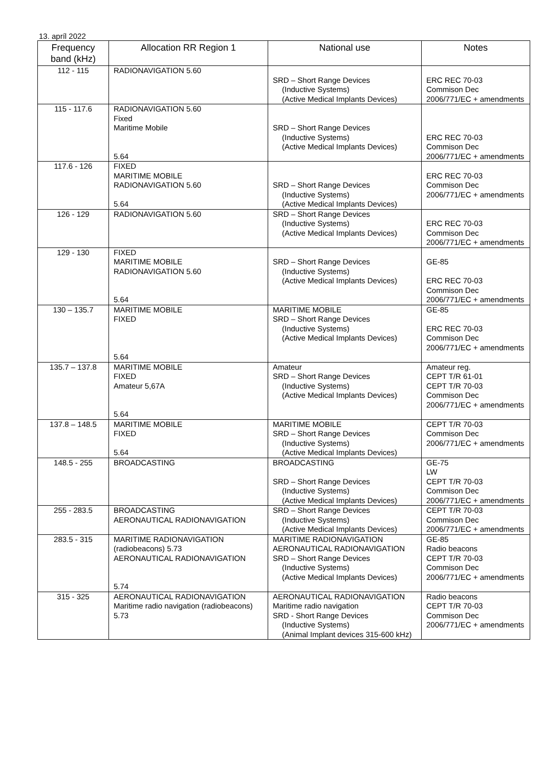13. apríl 2022
| Frequency band (kHz) | Allocation RR Region 1 | National use | Notes |
| --- | --- | --- | --- |
| 112 - 115 | RADIONAVIGATION 5.60 | SRD – Short Range Devices (Inductive Systems) (Active Medical Implants Devices) | ERC REC 70-03 Commison Dec 2006/771/EC + amendments |
| 115 - 117.6 | RADIONAVIGATION 5.60 Fixed Maritime Mobile 5.64 | SRD – Short Range Devices (Inductive Systems) (Active Medical Implants Devices) | ERC REC 70-03 Commison Dec 2006/771/EC + amendments |
| 117.6 - 126 | FIXED MARITIME MOBILE RADIONAVIGATION 5.60 5.64 | SRD – Short Range Devices (Inductive Systems) (Active Medical Implants Devices) | ERC REC 70-03 Commison Dec 2006/771/EC + amendments |
| 126 - 129 | RADIONAVIGATION 5.60 | SRD – Short Range Devices (Inductive Systems) (Active Medical Implants Devices) | ERC REC 70-03 Commison Dec 2006/771/EC + amendments |
| 129 - 130 | FIXED MARITIME MOBILE RADIONAVIGATION 5.60 5.64 | SRD – Short Range Devices (Inductive Systems) (Active Medical Implants Devices) | GE-85 ERC REC 70-03 Commison Dec 2006/771/EC + amendments |
| 130 – 135.7 | MARITIME MOBILE FIXED 5.64 | MARITIME MOBILE SRD – Short Range Devices (Inductive Systems) (Active Medical Implants Devices) | GE-85 ERC REC 70-03 Commison Dec 2006/771/EC + amendments |
| 135.7 – 137.8 | MARITIME MOBILE FIXED Amateur 5,67A 5.64 | Amateur SRD – Short Range Devices (Inductive Systems) (Active Medical Implants Devices) | Amateur reg. CEPT T/R 61-01 CEPT T/R 70-03 Commison Dec 2006/771/EC + amendments |
| 137.8 – 148.5 | MARITIME MOBILE FIXED 5.64 | MARITIME MOBILE SRD – Short Range Devices (Inductive Systems) (Active Medical Implants Devices) | CEPT T/R 70-03 Commison Dec 2006/771/EC + amendments |
| 148.5 - 255 | BROADCASTING | BROADCASTING SRD – Short Range Devices (Inductive Systems) (Active Medical Implants Devices) | GE-75 LW CEPT T/R 70-03 Commison Dec 2006/771/EC + amendments |
| 255 - 283.5 | BROADCASTING AERONAUTICAL RADIONAVIGATION | SRD – Short Range Devices (Inductive Systems) (Active Medical Implants Devices) | CEPT T/R 70-03 Commison Dec 2006/771/EC + amendments |
| 283.5 - 315 | MARITIME RADIONAVIGATION (radiobeacons) 5.73 AERONAUTICAL RADIONAVIGATION 5.74 | MARITIME RADIONAVIGATION AERONAUTICAL RADIONAVIGATION SRD – Short Range Devices (Inductive Systems) (Active Medical Implants Devices) | GE-85 Radio beacons CEPT T/R 70-03 Commison Dec 2006/771/EC + amendments |
| 315 - 325 | AERONAUTICAL RADIONAVIGATION Maritime radio navigation (radiobeacons) 5.73 | AERONAUTICAL RADIONAVIGATION Maritime radio navigation SRD - Short Range Devices (Inductive Systems) (Animal Implant devices 315-600 kHz) | Radio beacons CEPT T/R 70-03 Commison Dec 2006/771/EC + amendments |